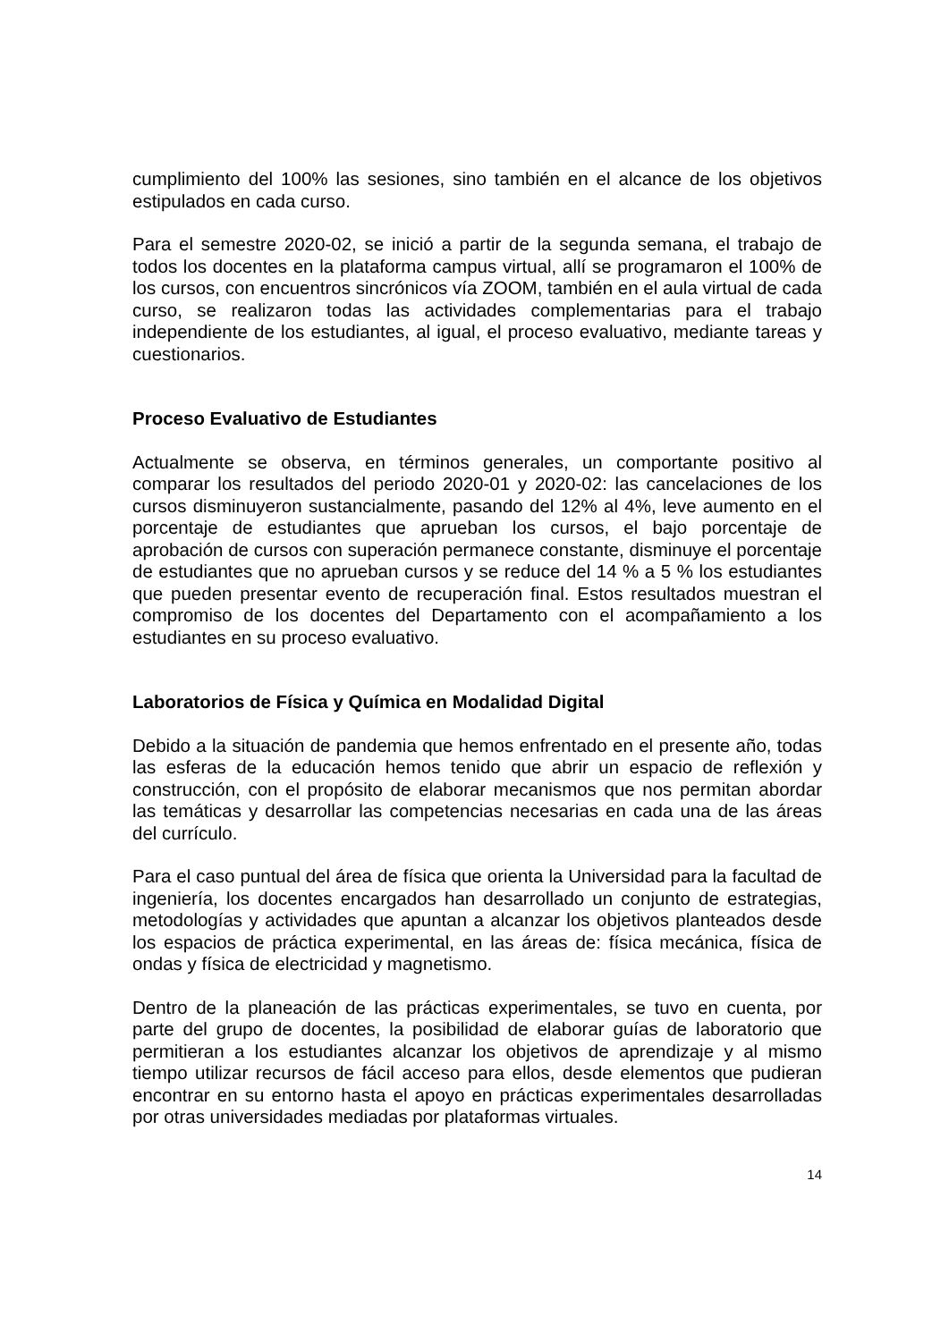cumplimiento del 100% las sesiones, sino también en el alcance de los objetivos estipulados en cada curso.
Para el semestre 2020-02, se inició a partir de la segunda semana, el trabajo de todos los docentes en la plataforma campus virtual, allí se programaron el 100% de los cursos, con encuentros sincrónicos vía ZOOM, también en el aula virtual de cada curso, se realizaron todas las actividades complementarias para el trabajo independiente de los estudiantes, al igual, el proceso evaluativo, mediante tareas y cuestionarios.
Proceso Evaluativo de Estudiantes
Actualmente se observa, en términos generales, un comportante positivo al comparar los resultados del periodo 2020-01 y 2020-02: las cancelaciones de los cursos disminuyeron sustancialmente, pasando del 12% al 4%, leve aumento en el porcentaje de estudiantes que aprueban los cursos, el bajo porcentaje de aprobación de cursos con superación permanece constante, disminuye el porcentaje de estudiantes que no aprueban cursos y se reduce del 14 % a 5 % los estudiantes que pueden presentar evento de recuperación final. Estos resultados muestran el compromiso de los docentes del Departamento con el acompañamiento a los estudiantes en su proceso evaluativo.
Laboratorios de Física y Química en Modalidad Digital
Debido a la situación de pandemia que hemos enfrentado en el presente año, todas las esferas de la educación hemos tenido que abrir un espacio de reflexión y construcción, con el propósito de elaborar mecanismos que nos permitan abordar las temáticas y desarrollar las competencias necesarias en cada una de las áreas del currículo.
Para el caso puntual del área de física que orienta la Universidad para la facultad de ingeniería, los docentes encargados han desarrollado un conjunto de estrategias, metodologías y actividades que apuntan a alcanzar los objetivos planteados desde los espacios de práctica experimental, en las áreas de: física mecánica, física de ondas y física de electricidad y magnetismo.
Dentro de la planeación de las prácticas experimentales, se tuvo en cuenta, por parte del grupo de docentes, la posibilidad de elaborar guías de laboratorio que permitieran a los estudiantes alcanzar los objetivos de aprendizaje y al mismo tiempo utilizar recursos de fácil acceso para ellos, desde elementos que pudieran encontrar en su entorno hasta el apoyo en prácticas experimentales desarrolladas por otras universidades mediadas por plataformas virtuales.
14